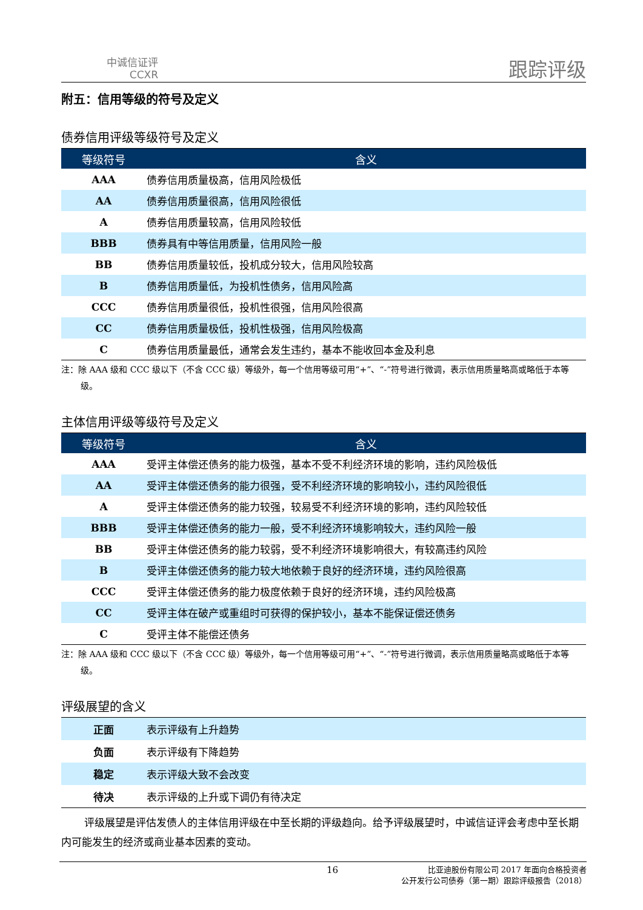中诚信证评
CCXR
跟踪评级
附五：信用等级的符号及定义
债券信用评级等级符号及定义
| 等级符号 | 含义 |
| --- | --- |
| AAA | 债券信用质量极高，信用风险极低 |
| AA | 债券信用质量很高，信用风险很低 |
| A | 债券信用质量较高，信用风险较低 |
| BBB | 债券具有中等信用质量，信用风险一般 |
| BB | 债券信用质量较低，投机成分较大，信用风险较高 |
| B | 债券信用质量低，为投机性债务，信用风险高 |
| CCC | 债券信用质量很低，投机性很强，信用风险很高 |
| CC | 债券信用质量极低，投机性极强，信用风险极高 |
| C | 债券信用质量最低，通常会发生违约，基本不能收回本金及利息 |
注：除 AAA 级和 CCC 级以下（不含 CCC 级）等级外，每一个信用等级可用“+”、“-”符号进行微调，表示信用质量略高或略低于本等级。
主体信用评级等级符号及定义
| 等级符号 | 含义 |
| --- | --- |
| AAA | 受评主体偿还债务的能力极强，基本不受不利经济环境的影响，违约风险极低 |
| AA | 受评主体偿还债务的能力很强，受不利经济环境的影响较小，违约风险很低 |
| A | 受评主体偿还债务的能力较强，较易受不利经济环境的影响，违约风险较低 |
| BBB | 受评主体偿还债务的能力一般，受不利经济环境影响较大，违约风险一般 |
| BB | 受评主体偿还债务的能力较弱，受不利经济环境影响很大，有较高违约风险 |
| B | 受评主体偿还债务的能力较大地依赖于良好的经济环境，违约风险很高 |
| CCC | 受评主体偿还债务的能力极度依赖于良好的经济环境，违约风险极高 |
| CC | 受评主体在破产或重组时可获得的保护较小，基本不能保证偿还债务 |
| C | 受评主体不能偿还债务 |
注：除 AAA 级和 CCC 级以下（不含 CCC 级）等级外，每一个信用等级可用“+”、“-”符号进行微调，表示信用质量略高或略低于本等级。
评级展望的含义
| 正面 | 表示评级有上升趋势 |
| 负面 | 表示评级有下降趋势 |
| 稳定 | 表示评级大致不会改变 |
| 待决 | 表示评级的上升或下调仍有待决定 |
评级展望是评估发债人的主体信用评级在中至长期的评级趋向。给予评级展望时，中诚信证评会考虑中至长期内可能发生的经济或商业基本因素的变动。
16
比亚迪股份有限公司 2017 年面向合格投资者
公开发行公司债券（第一期）跟踪评级报告（2018）